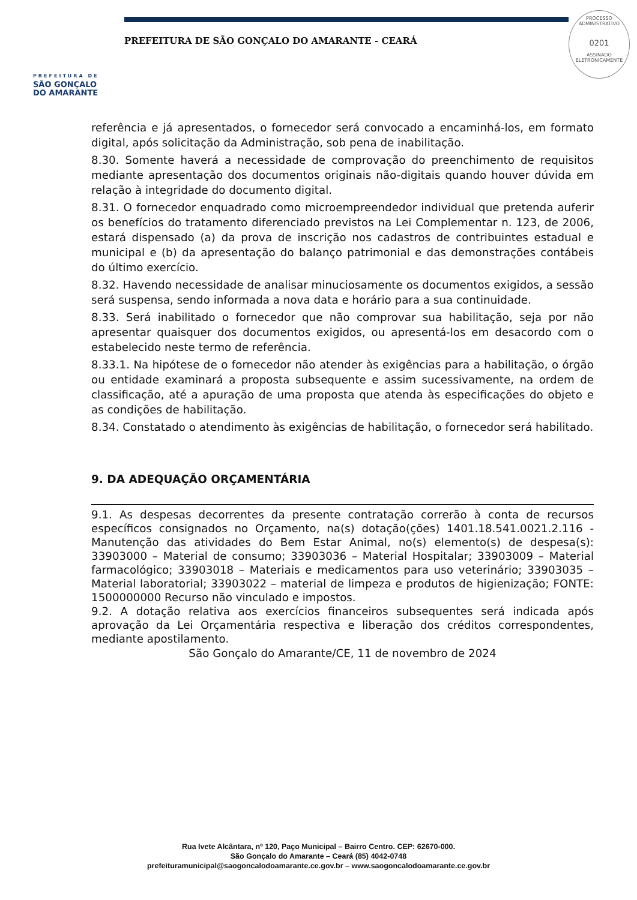PREFEITURA DE
SÃO GONÇALO
DO AMARANTE
PREFEITURA DE SÃO GONÇALO DO AMARANTE - CEARÁ
PROCESSO ADMINISTRATIVO
0201
ASSINADO
ELETRONICAMENTE
referência e já apresentados, o fornecedor será convocado a encaminhá-los, em formato digital, após solicitação da Administração, sob pena de inabilitação.
8.30. Somente haverá a necessidade de comprovação do preenchimento de requisitos mediante apresentação dos documentos originais não-digitais quando houver dúvida em relação à integridade do documento digital.
8.31. O fornecedor enquadrado como microempreendedor individual que pretenda auferir os benefícios do tratamento diferenciado previstos na Lei Complementar n. 123, de 2006, estará dispensado (a) da prova de inscrição nos cadastros de contribuintes estadual e municipal e (b) da apresentação do balanço patrimonial e das demonstrações contábeis do último exercício.
8.32. Havendo necessidade de analisar minuciosamente os documentos exigidos, a sessão será suspensa, sendo informada a nova data e horário para a sua continuidade.
8.33. Será inabilitado o fornecedor que não comprovar sua habilitação, seja por não apresentar quaisquer dos documentos exigidos, ou apresentá-los em desacordo com o estabelecido neste termo de referência.
8.33.1. Na hipótese de o fornecedor não atender às exigências para a habilitação, o órgão ou entidade examinará a proposta subsequente e assim sucessivamente, na ordem de classificação, até a apuração de uma proposta que atenda às especificações do objeto e as condições de habilitação.
8.34. Constatado o atendimento às exigências de habilitação, o fornecedor será habilitado.
9. DA ADEQUAÇÃO ORÇAMENTÁRIA
9.1. As despesas decorrentes da presente contratação correrão à conta de recursos específicos consignados no Orçamento, na(s) dotação(ções) 1401.18.541.0021.2.116 - Manutenção das atividades do Bem Estar Animal, no(s) elemento(s) de despesa(s): 33903000 – Material de consumo; 33903036 – Material Hospitalar; 33903009 – Material farmacológico; 33903018 – Materiais e medicamentos para uso veterinário; 33903035 – Material laboratorial; 33903022 – material de limpeza e produtos de higienização; FONTE: 1500000000 Recurso não vinculado e impostos.
9.2. A dotação relativa aos exercícios financeiros subsequentes será indicada após aprovação da Lei Orçamentária respectiva e liberação dos créditos correspondentes, mediante apostilamento.
São Gonçalo do Amarante/CE, 11 de novembro de 2024
Rua Ivete Alcântara, nº 120, Paço Municipal – Bairro Centro. CEP: 62670-000.
São Gonçalo do Amarante – Ceará (85) 4042-0748
prefeituramunicipal@saogoncalodoamarante.ce.gov.br – www.saogoncalodoamarante.ce.gov.br